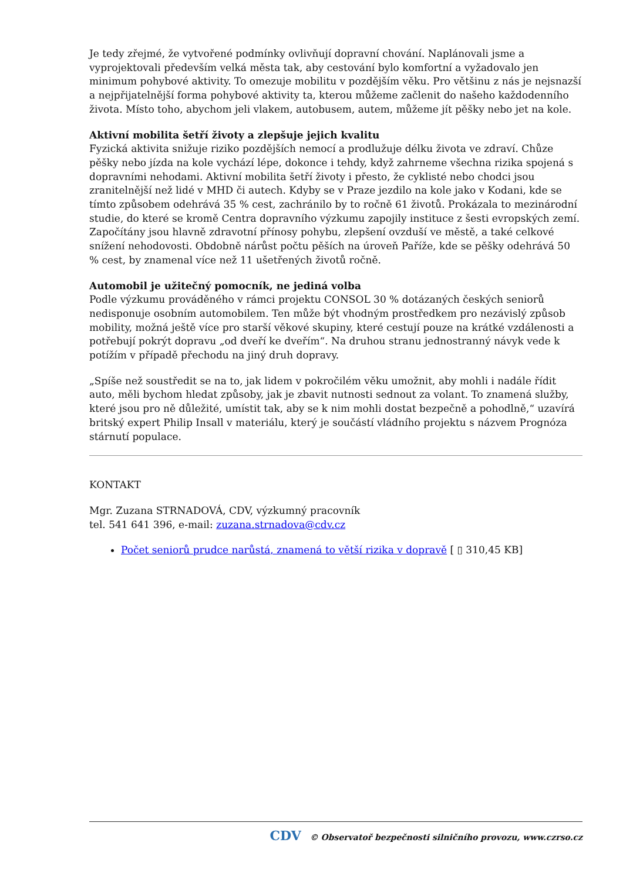Je tedy zřejmé, že vytvořené podmínky ovlivňují dopravní chování. Naplánovali jsme a vyprojektovali především velká města tak, aby cestování bylo komfortní a vyžadovalo jen minimum pohybové aktivity. To omezuje mobilitu v pozdějším věku. Pro většinu z nás je nejsnazší a nejpřijatelnější forma pohybové aktivity ta, kterou můžeme začlenit do našeho každodenního života. Místo toho, abychom jeli vlakem, autobusem, autem, můžeme jít pěšky nebo jet na kole.
Aktivní mobilita šetří životy a zlepšuje jejich kvalitu
Fyzická aktivita snižuje riziko pozdějších nemocí a prodlužuje délku života ve zdraví. Chůze pěšky nebo jízda na kole vychází lépe, dokonce i tehdy, když zahrneme všechna rizika spojená s dopravními nehodami. Aktivní mobilita šetří životy i přesto, že cyklisté nebo chodci jsou zranitelnější než lidé v MHD či autech. Kdyby se v Praze jezdilo na kole jako v Kodani, kde se tímto způsobem odehrává 35 % cest, zachránilo by to ročně 61 životů. Prokázala to mezinárodní studie, do které se kromě Centra dopravního výzkumu zapojily instituce z šesti evropských zemí. Započítány jsou hlavně zdravotní přínosy pohybu, zlepšení ovzduší ve městě, a také celkové snížení nehodovosti. Obdobně nárůst počtu pěších na úroveň Paříže, kde se pěšky odehrává 50 % cest, by znamenal více než 11 ušetřených životů ročně.
Automobil je užitečný pomocník, ne jediná volba
Podle výzkumu prováděného v rámci projektu CONSOL 30 % dotázaných českých seniorů nedisponuje osobním automobilem. Ten může být vhodným prostředkem pro nezávislý způsob mobility, možná ještě více pro starší věkové skupiny, které cestují pouze na krátké vzdálenosti a potřebují pokrýt dopravu „od dveří ke dveřím“. Na druhou stranu jednostranný návyk vede k potížím v případě přechodu na jiný druh dopravy.
„Spíše než soustředit se na to, jak lidem v pokročilém věku umožnit, aby mohli i nadále řídit auto, měli bychom hledat způsoby, jak je zbavit nutnosti sednout za volant. To znamená služby, které jsou pro ně důležité, umístit tak, aby se k nim mohli dostat bezpečně a pohodlně,“ uzavírá britský expert Philip Insall v materiálu, který je součástí vládního projektu s názvem Prognóza stárnutí populace.
KONTAKT
Mgr. Zuzana STRNADOVÁ, CDV, výzkumný pracovník
tel. 541 641 396, e-mail: zuzana.strnadova@cdv.cz
Počet seniorů prudce narůstá, znamená to větší rizika v dopravě [ ▯ 310,45 KB]
CDV © Observatoř bezpečnosti silničního provozu, www.czrso.cz